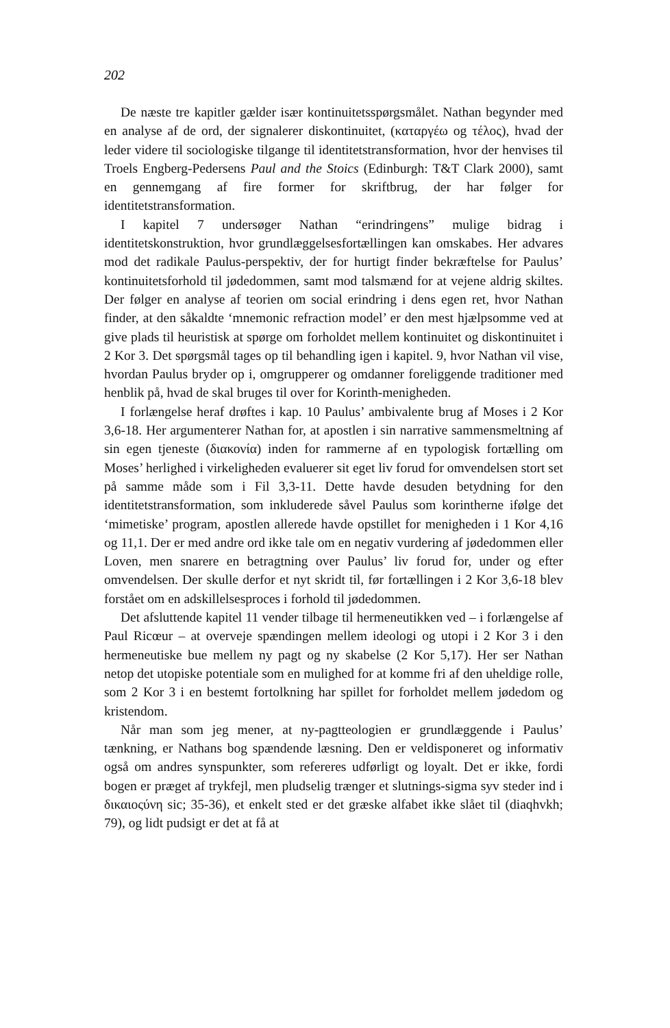202
De næste tre kapitler gælder især kontinuitetsspørgsmålet. Nathan begynder med en analyse af de ord, der signalerer diskontinuitet, (καταργέω og τέλος), hvad der leder videre til sociologiske tilgange til identitetstransformation, hvor der henvises til Troels Engberg-Pedersens Paul and the Stoics (Edinburgh: T&T Clark 2000), samt en gennemgang af fire former for skriftbrug, der har følger for identitetstransformation.
I kapitel 7 undersøger Nathan “erindringens” mulige bidrag i identitetskonstruktion, hvor grundlæggelsesfortællingen kan omskabes. Her advares mod det radikale Paulus-perspektiv, der for hurtigt finder bekræftelse for Paulus’ kontinuitetsforhold til jødedommen, samt mod talsmænd for at vejene aldrig skiltes. Der følger en analyse af teorien om social erindring i dens egen ret, hvor Nathan finder, at den såkaldte ‘mnemonic refraction model’ er den mest hjælpsomme ved at give plads til heuristisk at spørge om forholdet mellem kontinuitet og diskontinuitet i 2 Kor 3. Det spørgsmål tages op til behandling igen i kapitel. 9, hvor Nathan vil vise, hvordan Paulus bryder op i, omgrupperer og omdanner foreliggende traditioner med henblik på, hvad de skal bruges til over for Korinth-menigheden.
I forlængelse heraf drøftes i kap. 10 Paulus’ ambivalente brug af Moses i 2 Kor 3,6-18. Her argumenterer Nathan for, at apostlen i sin narrative sammensmeltning af sin egen tjeneste (διακονία) inden for rammerne af en typologisk fortælling om Moses’ herlighed i virkeligheden evaluerer sit eget liv forud for omvendelsen stort set på samme måde som i Fil 3,3-11. Dette havde desuden betydning for den identitetstransformation, som inkluderede såvel Paulus som korintherne ifølge det ‘mimetiske’ program, apostlen allerede havde opstillet for menigheden i 1 Kor 4,16 og 11,1. Der er med andre ord ikke tale om en negativ vurdering af jødedommen eller Loven, men snarere en betragtning over Paulus’ liv forud for, under og efter omvendelsen. Der skulle derfor et nyt skridt til, før fortællingen i 2 Kor 3,6-18 blev forstået om en adskillelsesproces i forhold til jødedommen.
Det afsluttende kapitel 11 vender tilbage til hermeneutikken ved – i forlængelse af Paul Ricœur – at overveje spændingen mellem ideologi og utopi i 2 Kor 3 i den hermeneutiske bue mellem ny pagt og ny skabelse (2 Kor 5,17). Her ser Nathan netop det utopiske potentiale som en mulighed for at komme fri af den uheldige rolle, som 2 Kor 3 i en bestemt fortolkning har spillet for forholdet mellem jødedom og kristendom.
Når man som jeg mener, at ny-pagtteologien er grundlæggende i Paulus’ tænkning, er Nathans bog spændende læsning. Den er veldisponeret og informativ også om andres synspunkter, som refereres udførligt og loyalt. Det er ikke, fordi bogen er præget af trykfejl, men pludselig trænger et slutnings-sigma syv steder ind i δικαιοςύνη sic; 35-36), et enkelt sted er det græske alfabet ikke slået til (diaqhvkh; 79), og lidt pudsigt er det at få at